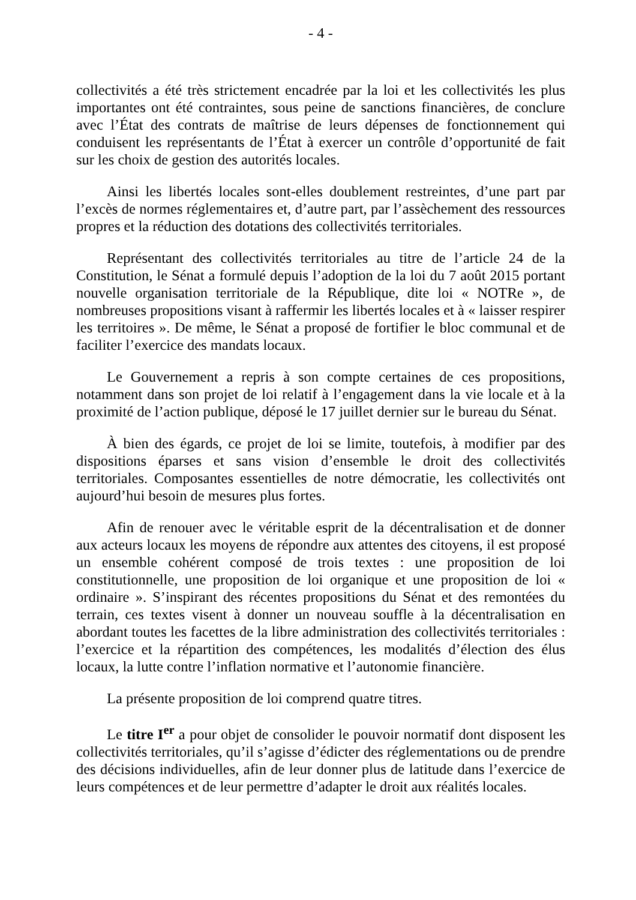- 4 -
collectivités a été très strictement encadrée par la loi et les collectivités les plus importantes ont été contraintes, sous peine de sanctions financières, de conclure avec l’État des contrats de maîtrise de leurs dépenses de fonctionnement qui conduisent les représentants de l’État à exercer un contrôle d’opportunité de fait sur les choix de gestion des autorités locales.
Ainsi les libertés locales sont-elles doublement restreintes, d’une part par l’excès de normes réglementaires et, d’autre part, par l’assèchement des ressources propres et la réduction des dotations des collectivités territoriales.
Représentant des collectivités territoriales au titre de l’article 24 de la Constitution, le Sénat a formulé depuis l’adoption de la loi du 7 août 2015 portant nouvelle organisation territoriale de la République, dite loi « NOTRe », de nombreuses propositions visant à raffermir les libertés locales et à « laisser respirer les territoires ». De même, le Sénat a proposé de fortifier le bloc communal et de faciliter l’exercice des mandats locaux.
Le Gouvernement a repris à son compte certaines de ces propositions, notamment dans son projet de loi relatif à l’engagement dans la vie locale et à la proximité de l’action publique, déposé le 17 juillet dernier sur le bureau du Sénat.
À bien des égards, ce projet de loi se limite, toutefois, à modifier par des dispositions éparses et sans vision d’ensemble le droit des collectivités territoriales. Composantes essentielles de notre démocratie, les collectivités ont aujourd’hui besoin de mesures plus fortes.
Afin de renouer avec le véritable esprit de la décentralisation et de donner aux acteurs locaux les moyens de répondre aux attentes des citoyens, il est proposé un ensemble cohérent composé de trois textes : une proposition de loi constitutionnelle, une proposition de loi organique et une proposition de loi « ordinaire ». S’inspirant des récentes propositions du Sénat et des remontées du terrain, ces textes visent à donner un nouveau souffle à la décentralisation en abordant toutes les facettes de la libre administration des collectivités territoriales : l’exercice et la répartition des compétences, les modalités d’élection des élus locaux, la lutte contre l’inflation normative et l’autonomie financière.
La présente proposition de loi comprend quatre titres.
Le titre I<sup>er</sup> a pour objet de consolider le pouvoir normatif dont disposent les collectivités territoriales, qu’il s’agisse d’édicter des réglementations ou de prendre des décisions individuelles, afin de leur donner plus de latitude dans l’exercice de leurs compétences et de leur permettre d’adapter le droit aux réalités locales.